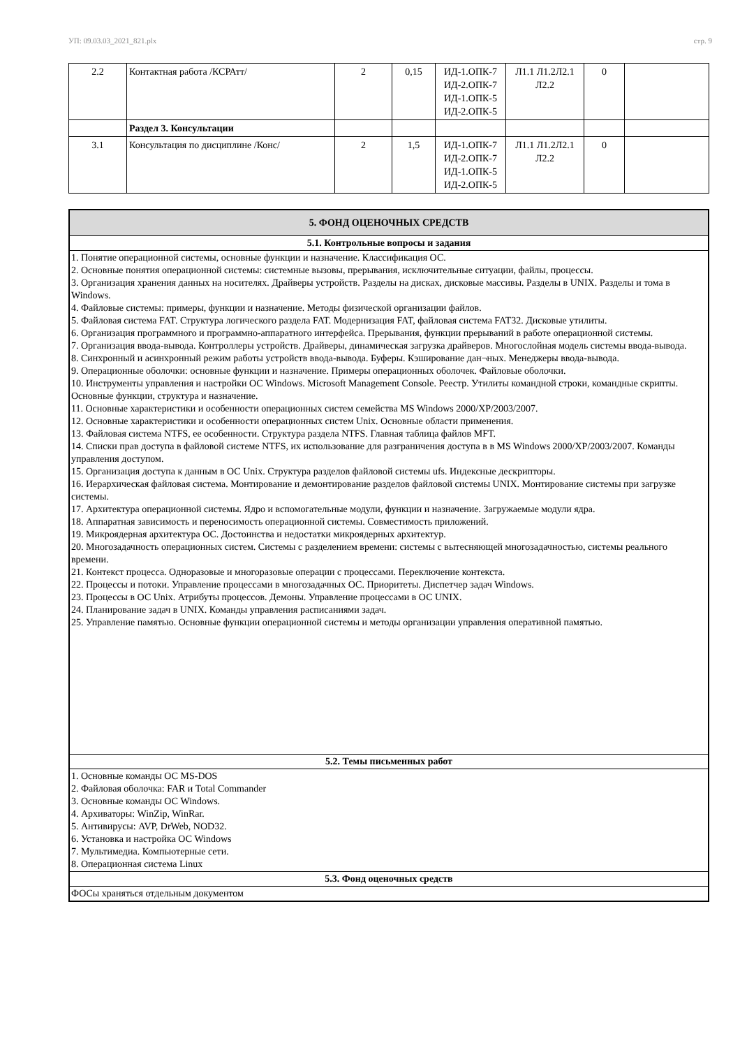УП: 09.03.03_2021_821.plx стр. 9
| 2.2 | Контактная работа /КСРАтт/ | 2 | 0,15 | ИД-1.ОПК-7 ИД-2.ОПК-7 ИД-1.ОПК-5 ИД-2.ОПК-5 | Л1.1 Л1.2Л2.1 Л2.2 | 0 | |
| | Раздел 3. Консультации | | | | | | |
| 3.1 | Консультация по дисциплине /Конс/ | 2 | 1,5 | ИД-1.ОПК-7 ИД-2.ОПК-7 ИД-1.ОПК-5 ИД-2.ОПК-5 | Л1.1 Л1.2Л2.1 Л2.2 | 0 | |
| 5. ФОНД ОЦЕНОЧНЫХ СРЕДСТВ |
| 5.1. Контрольные вопросы и задания |
| 1. Понятие операционной системы, основные функции и назначение. Классификация ОС. 2. Основные понятия операционной системы: системные вызовы, прерывания, исключительные ситуации, файлы, процессы. 3. Организация хранения данных на носителях. Драйверы устройств. Разделы на дисках, дисковые массивы. Разделы в UNIX. Разделы и тома в Windows. 4. Файловые системы: примеры, функции и назначение. Методы физической организации файлов. 5. Файловая система FAT. Структура логического раздела FAT. Модернизация FAT, файловая система FAT32. Дисковые утилиты. 6. Организация программного и программно-аппаратного интерфейса. Прерывания, функции прерываний в работе операционной системы. 7. Организация ввода-вывода. Контроллеры устройств. Драйверы, динамическая загрузка драйверов. Многослойная модель системы ввода-вывода. 8. Синхронный и асинхронный режим работы устройств ввода-вывода. Буферы. Кэширование дан¬ных. Менеджеры ввода-вывода. 9. Операционные оболочки: основные функции и назначение. Примеры операционных оболочек. Файловые оболочки. 10. Инструменты управления и настройки ОС Windows. Microsoft Management Console. Реестр. Утилиты командной строки, командные скрипты. Основные функции, структура и назначение. 11. Основные характеристики и особенности операционных систем семейства MS Windows 2000/XP/2003/2007. 12. Основные характеристики и особенности операционных систем Unix. Основные области применения. 13. Файловая система NTFS, ее особенности. Структура раздела NTFS. Главная таблица файлов MFT. 14. Списки прав доступа в файловой системе NTFS, их использование для разграничения доступа в в MS Windows 2000/XP/2003/2007. Команды управления доступом. 15. Организация доступа к данным в ОС Unix. Структура разделов файловой системы ufs. Индексные дескрипторы. 16. Иерархическая файловая система. Монтирование и демонтирование разделов файловой системы UNIX. Монтирование системы при загрузке системы. 17. Архитектура операционной системы. Ядро и вспомогательные модули, функции и назначение. Загружаемые модули ядра. 18. Аппаратная зависимость и переносимость операционной системы. Совместимость приложений. 19. Микроядерная архитектура ОС. Достоинства и недостатки микроядерных архитектур. 20. Многозадачность операционных систем. Системы с разделением времени: системы с вытесняющей многозадачностью, системы реального времени. 21. Контекст процесса. Одноразовые и многоразовые операции с процессами. Переключение контекста. 22. Процессы и потоки. Управление процессами в многозадачных ОС. Приоритеты. Диспетчер задач Windows. 23. Процессы в ОС Unix. Атрибуты процессов. Демоны. Управление процессами в ОС UNIX. 24. Планирование задач в UNIX. Команды управления расписаниями задач. 25. Управление памятью. Основные функции операционной системы и методы организации управления оперативной памятью. |
| 5.2. Темы письменных работ |
| 1. Основные команды ОС MS-DOS 2. Файловая оболочка: FAR и Total Commander 3. Основные команды ОС Windows. 4. Архиваторы: WinZip, WinRar. 5. Антивирусы: AVP, DrWeb, NOD32. 6. Установка и настройка ОС Windows 7. Мультимедиа. Компьютерные сети. 8. Операционная система Linux |
| 5.3. Фонд оценочных средств |
| ФОСы храняться отдельным документом |